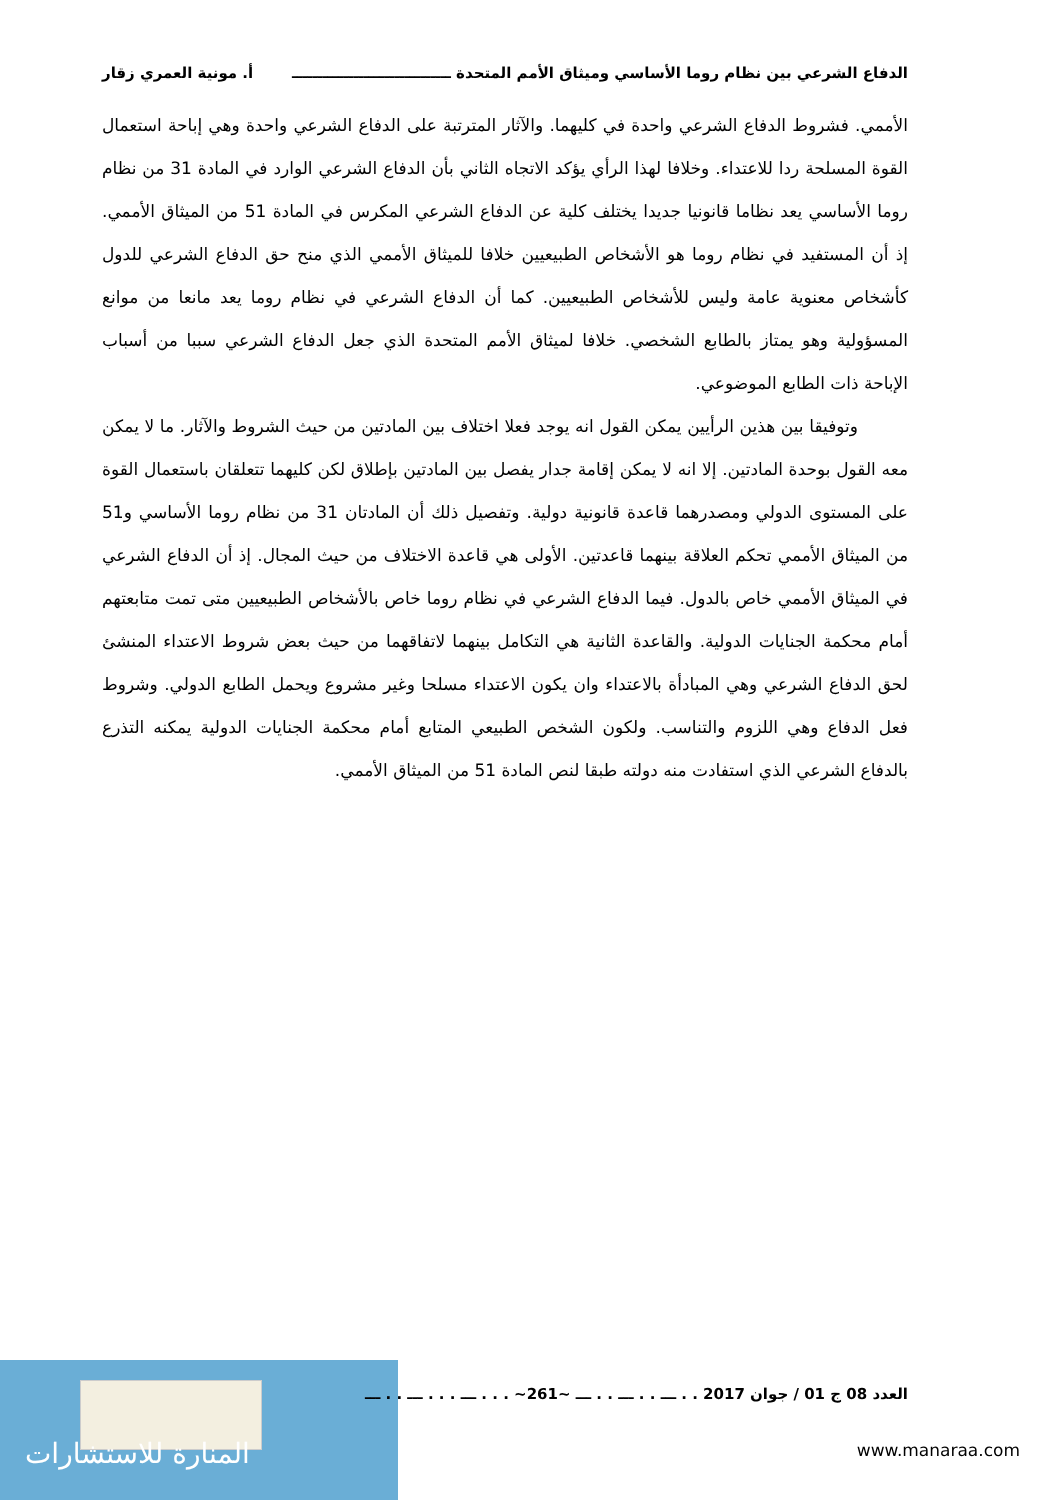الدفاع الشرعي بين نظام روما الأساسي وميثاق الأمم المتحدة ـــــــــــــــــــــــــــــــ أ. مونية العمري زقار
الأممي. فشروط الدفاع الشرعي واحدة في كليهما. والآثار المترتبة على الدفاع الشرعي واحدة وهي إباحة استعمال القوة المسلحة ردا للاعتداء. وخلافا لهذا الرأي يؤكد الاتجاه الثاني بأن الدفاع الشرعي الوارد في المادة 31 من نظام روما الأساسي يعد نظاما قانونيا جديدا يختلف كلية عن الدفاع الشرعي المكرس في المادة 51 من الميثاق الأممي. إذ أن المستفيد في نظام روما هو الأشخاص الطبيعيين خلافا للميثاق الأممي الذي منح حق الدفاع الشرعي للدول كأشخاص معنوية عامة وليس للأشخاص الطبيعيين. كما أن الدفاع الشرعي في نظام روما يعد مانعا من موانع المسؤولية وهو يمتاز بالطابع الشخصي. خلافا لميثاق الأمم المتحدة الذي جعل الدفاع الشرعي سببا من أسباب الإباحة ذات الطابع الموضوعي.
وتوفيقا بين هذين الرأيين يمكن القول انه يوجد فعلا اختلاف بين المادتين من حيث الشروط والآثار. ما لا يمكن معه القول بوحدة المادتين. إلا انه لا يمكن إقامة جدار يفصل بين المادتين بإطلاق لكن كليهما تتعلقان باستعمال القوة على المستوى الدولي ومصدرهما قاعدة قانونية دولية. وتفصيل ذلك أن المادتان 31 من نظام روما الأساسي و51 من الميثاق الأممي تحكم العلاقة بينهما قاعدتين. الأولى هي قاعدة الاختلاف من حيث المجال. إذ أن الدفاع الشرعي في الميثاق الأممي خاص بالدول. فيما الدفاع الشرعي في نظام روما خاص بالأشخاص الطبيعيين متى تمت متابعتهم أمام محكمة الجنايات الدولية. والقاعدة الثانية هي التكامل بينهما لاتفاقهما من حيث بعض شروط الاعتداء المنشئ لحق الدفاع الشرعي وهي المبادأة بالاعتداء وان يكون الاعتداء مسلحا وغير مشروع ويحمل الطابع الدولي. وشروط فعل الدفاع وهي اللزوم والتناسب. ولكون الشخص الطبيعي المتابع أمام محكمة الجنايات الدولية يمكنه التذرع بالدفاع الشرعي الذي استفادت منه دولته طبقا لنص المادة 51 من الميثاق الأممي.
المنارة للاستشارات
العدد 08 ج 01 / جوان 2017 . . ـــ . . ـــ . . ـــ ~261~ . . . ـــ . . . ـــ . . ـــ
www.manaraa.com